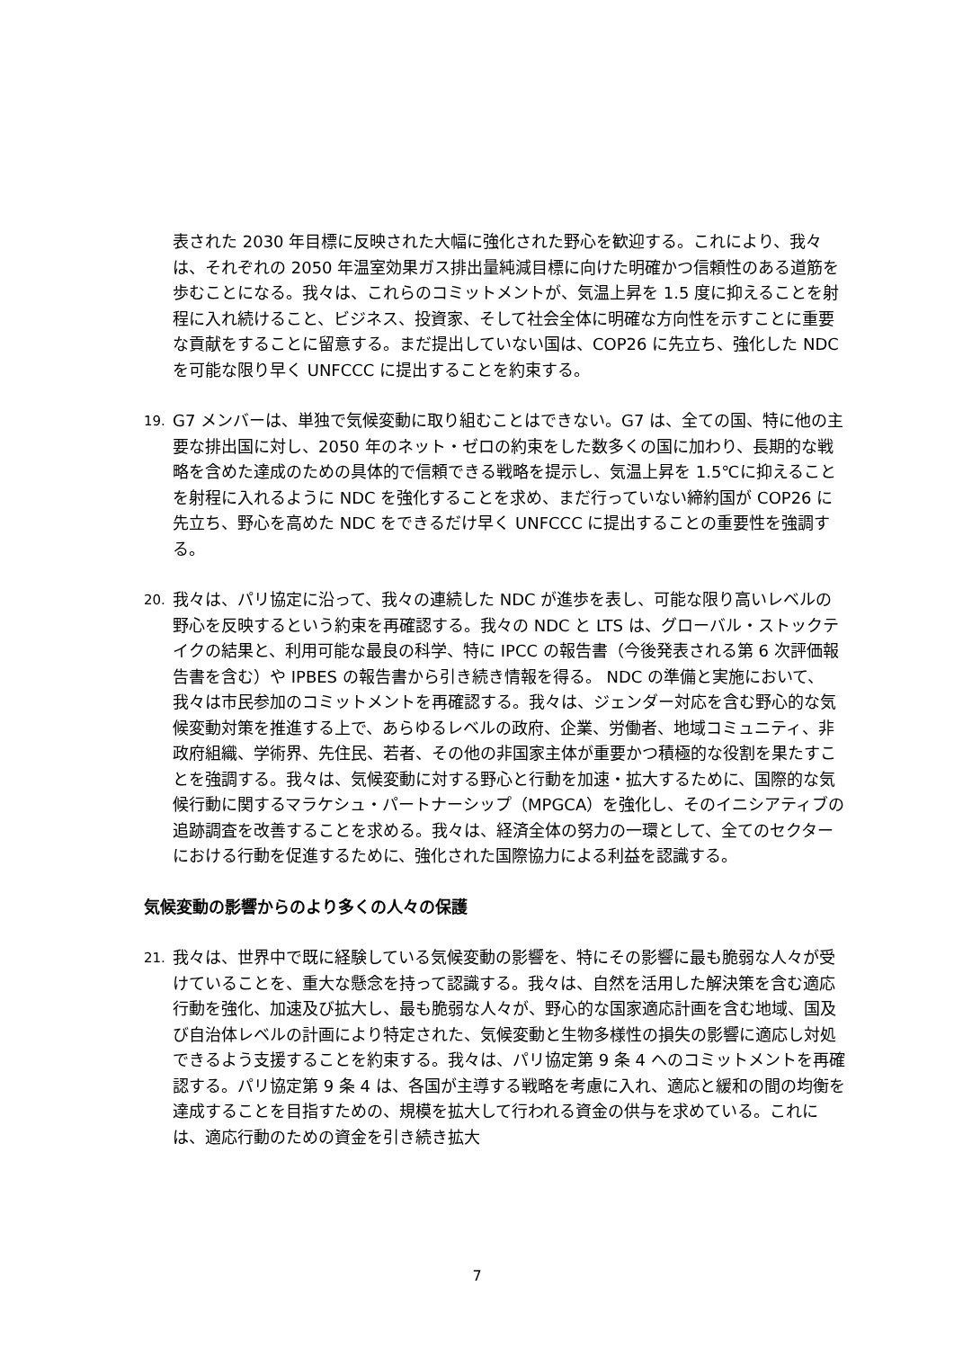表された 2030 年目標に反映された大幅に強化された野心を歓迎する。これにより、我々は、それぞれの 2050 年温室効果ガス排出量純減目標に向けた明確かつ信頼性のある道筋を歩むことになる。我々は、これらのコミットメントが、気温上昇を 1.5 度に抑えることを射程に入れ続けること、ビジネス、投資家、そして社会全体に明確な方向性を示すことに重要な貢献をすることに留意する。まだ提出していない国は、COP26 に先立ち、強化した NDC を可能な限り早く UNFCCC に提出することを約束する。
19. G7 メンバーは、単独で気候変動に取り組むことはできない。G7 は、全ての国、特に他の主要な排出国に対し、2050 年のネット・ゼロの約束をした数多くの国に加わり、長期的な戦略を含めた達成のための具体的で信頼できる戦略を提示し、気温上昇を 1.5℃に抑えることを射程に入れるように NDC を強化することを求め、まだ行っていない締約国が COP26 に先立ち、野心を高めた NDC をできるだけ早く UNFCCC に提出することの重要性を強調する。
20. 我々は、パリ協定に沿って、我々の連続した NDC が進歩を表し、可能な限り高いレベルの野心を反映するという約束を再確認する。我々の NDC と LTS は、グローバル・ストックテイクの結果と、利用可能な最良の科学、特に IPCC の報告書（今後発表される第 6 次評価報告書を含む）や IPBES の報告書から引き続き情報を得る。 NDC の準備と実施において、我々は市民参加のコミットメントを再確認する。我々は、ジェンダー対応を含む野心的な気候変動対策を推進する上で、あらゆるレベルの政府、企業、労働者、地域コミュニティ、非政府組織、学術界、先住民、若者、その他の非国家主体が重要かつ積極的な役割を果たすことを強調する。我々は、気候変動に対する野心と行動を加速・拡大するために、国際的な気候行動に関するマラケシュ・パートナーシップ（MPGCA）を強化し、そのイニシアティブの追跡調査を改善することを求める。我々は、経済全体の努力の一環として、全てのセクターにおける行動を促進するために、強化された国際協力による利益を認識する。
気候変動の影響からのより多くの人々の保護
21. 我々は、世界中で既に経験している気候変動の影響を、特にその影響に最も脆弱な人々が受けていることを、重大な懸念を持って認識する。我々は、自然を活用した解決策を含む適応行動を強化、加速及び拡大し、最も脆弱な人々が、野心的な国家適応計画を含む地域、国及び自治体レベルの計画により特定された、気候変動と生物多様性の損失の影響に適応し対処できるよう支援することを約束する。我々は、パリ協定第 9 条 4 へのコミットメントを再確認する。パリ協定第 9 条 4 は、各国が主導する戦略を考慮に入れ、適応と緩和の間の均衡を達成することを目指すための、規模を拡大して行われる資金の供与を求めている。これには、適応行動のための資金を引き続き拡大
7